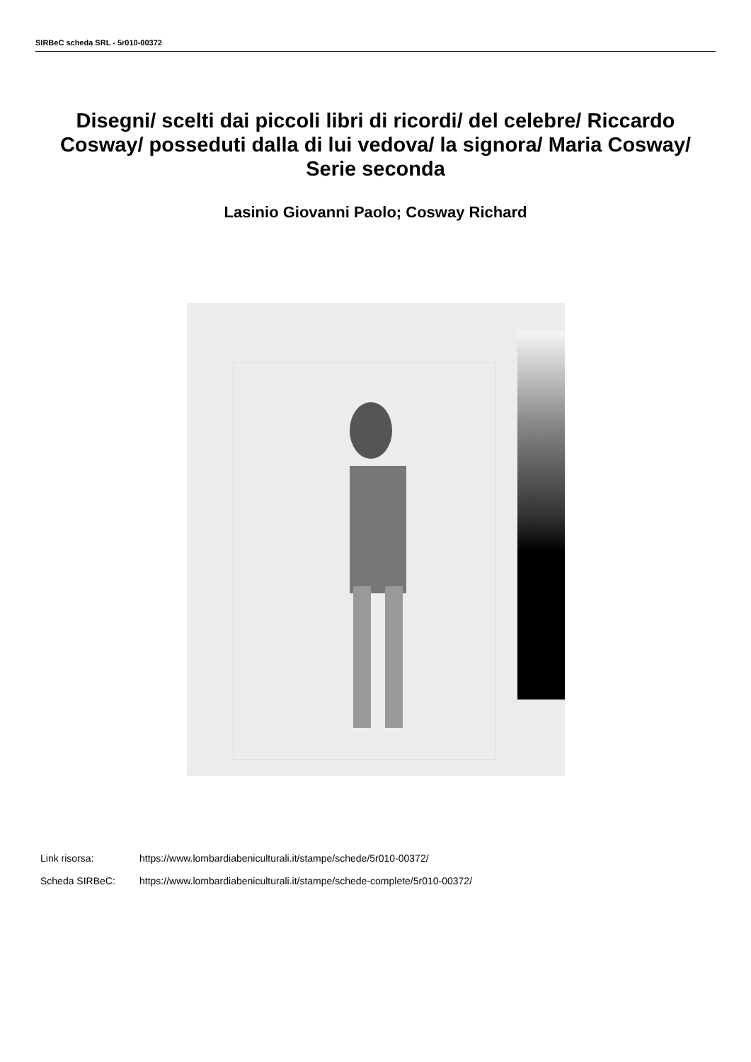SIRBeC scheda SRL - 5r010-00372
Disegni/ scelti dai piccoli libri di ricordi/ del celebre/ Riccardo Cosway/ posseduti dalla di lui vedova/ la signora/ Maria Cosway/ Serie seconda
Lasinio Giovanni Paolo; Cosway Richard
Link risorsa: https://www.lombardiabeniculturali.it/stampe/schede/5r010-00372/
Scheda SIRBeC: https://www.lombardiabeniculturali.it/stampe/schede-complete/5r010-00372/